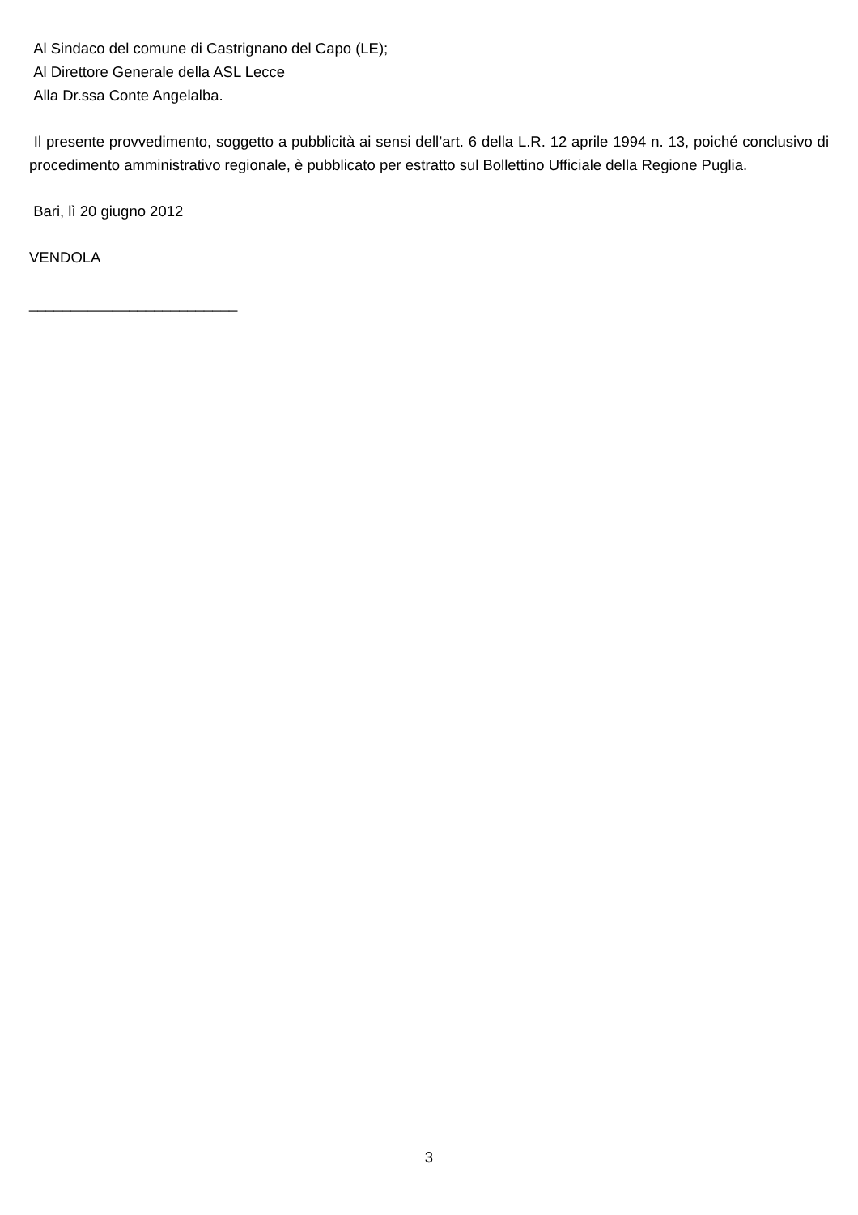Al Sindaco del comune di Castrignano del Capo (LE);
Al Direttore Generale della ASL Lecce
Alla Dr.ssa Conte Angelalba.
Il presente provvedimento, soggetto a pubblicità ai sensi dell’art. 6 della L.R. 12 aprile 1994 n. 13, poiché conclusivo di procedimento amministrativo regionale, è pubblicato per estratto sul Bollettino Ufficiale della Regione Puglia.
Bari, lì 20 giugno 2012
VENDOLA
_________________________
3